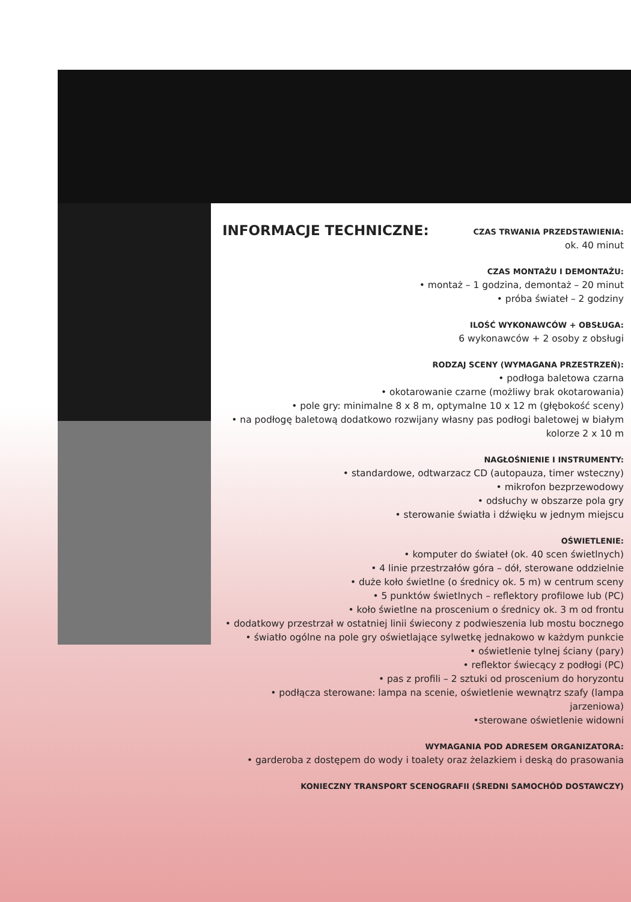INFORMACJE TECHNICZNE:
CZAS TRWANIA PRZEDSTAWIENIA:
ok. 40 minut
CZAS MONTAŻU I DEMONTAŻU:
• montaż – 1 godzina, demontaż – 20 minut
• próba świateł – 2 godziny
ILOŚĆ WYKONAWCÓW + OBSŁUGA:
6 wykonawców + 2 osoby z obsługi
RODZAJ SCENY (WYMAGANA PRZESTRZEŃ):
• podłoga baletowa czarna
• okotarowanie czarne (możliwy brak okotarowania)
• pole gry: minimalne 8 x 8 m, optymalne 10 x 12 m (głębokość sceny)
• na podłogę baletową dodatkowo rozwijany własny pas podłogi baletowej w białym kolorze 2 x 10 m
NAGŁOŚNIENIE I INSTRUMENTY:
• standardowe, odtwarzacz CD (autopauza, timer wsteczny)
• mikrofon bezprzewodowy
• odsłuchy w obszarze pola gry
• sterowanie światła i dźwięku w jednym miejscu
OŚWIETLENIE:
• komputer do świateł (ok. 40 scen świetlnych)
• 4 linie przestrzałów góra – dół, sterowane oddzielnie
• duże koło świetlne (o średnicy ok. 5 m) w centrum sceny
• 5 punktów świetlnych – reflektory profilowe lub (PC)
• koło świetlne na proscenium o średnicy ok. 3 m od frontu
• dodatkowy przestrzał w ostatniej linii świecony z podwieszenia lub mostu bocznego
• światło ogólne na pole gry oświetlające sylwetkę jednakowo w każdym punkcie
• oświetlenie tylnej ściany (pary)
• reflektor świecący z podłogi (PC)
• pas z profili – 2 sztuki od proscenium do horyzontu
• podłącza sterowane: lampa na scenie, oświetlenie wewnątrz szafy (lampa jarzeniowa)
•sterowane oświetlenie widowni
WYMAGANIA POD ADRESEM ORGANIZATORA:
• garderoba z dostępem do wody i toalety oraz żelazkiem i deską do prasowania
KONIECZNY TRANSPORT SCENOGRAFII (ŚREDNI SAMOCHÓD DOSTAWCZY)